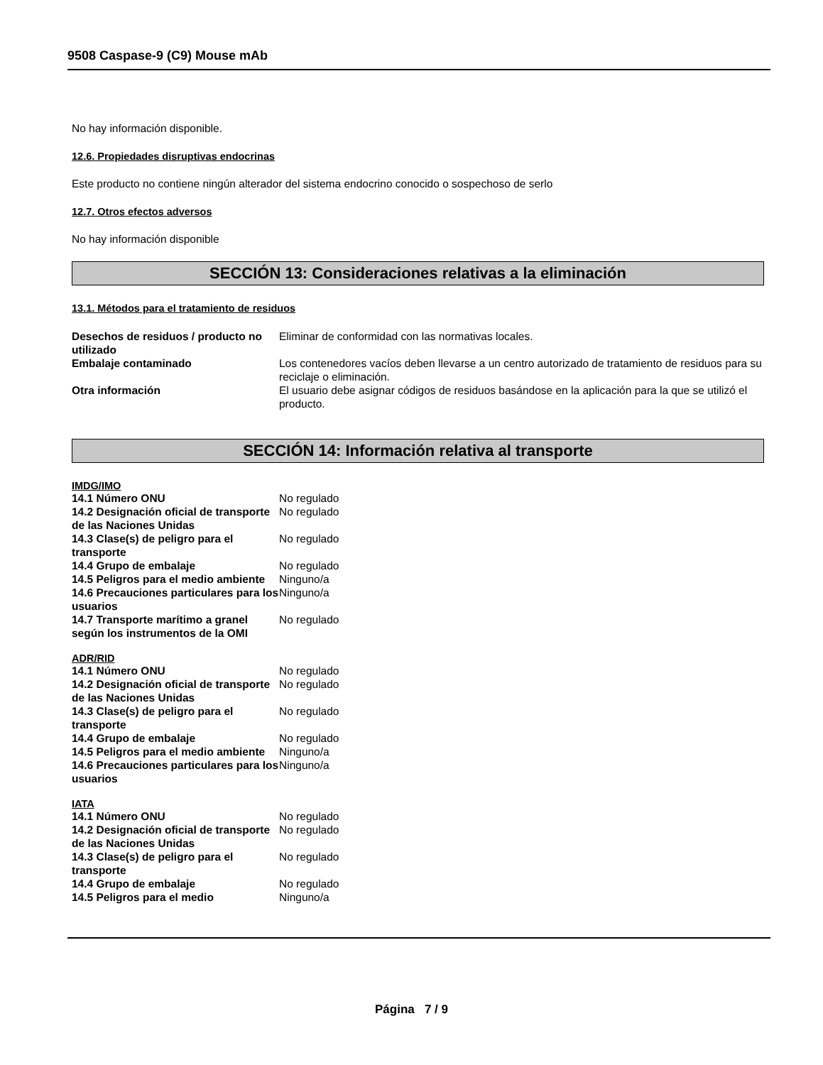9508 Caspase-9 (C9) Mouse mAb
No hay información disponible.
12.6. Propiedades disruptivas endocrinas
Este producto no contiene ningún alterador del sistema endocrino conocido o sospechoso de serlo
12.7. Otros efectos adversos
No hay información disponible
SECCIÓN 13: Consideraciones relativas a la eliminación
13.1. Métodos para el tratamiento de residuos
| Desechos de residuos / producto no utilizado | Eliminar de conformidad con las normativas locales. |
| Embalaje contaminado | Los contenedores vacíos deben llevarse a un centro autorizado de tratamiento de residuos para su reciclaje o eliminación. |
| Otra información | El usuario debe asignar códigos de residuos basándose en la aplicación para la que se utilizó el producto. |
SECCIÓN 14: Información relativa al transporte
IMDG/IMO
| 14.1 Número ONU | No regulado |
| 14.2 Designación oficial de transporte de las Naciones Unidas | No regulado |
| 14.3 Clase(s) de peligro para el transporte | No regulado |
| 14.4 Grupo de embalaje | No regulado |
| 14.5 Peligros para el medio ambiente | Ninguno/a |
| 14.6 Precauciones particulares para los usuarios | Ninguno/a |
| 14.7 Transporte marítimo a granel según los instrumentos de la OMI | No regulado |
ADR/RID
| 14.1 Número ONU | No regulado |
| 14.2 Designación oficial de transporte de las Naciones Unidas | No regulado |
| 14.3 Clase(s) de peligro para el transporte | No regulado |
| 14.4 Grupo de embalaje | No regulado |
| 14.5 Peligros para el medio ambiente | Ninguno/a |
| 14.6 Precauciones particulares para los usuarios | Ninguno/a |
IATA
| 14.1 Número ONU | No regulado |
| 14.2 Designación oficial de transporte de las Naciones Unidas | No regulado |
| 14.3 Clase(s) de peligro para el transporte | No regulado |
| 14.4 Grupo de embalaje | No regulado |
| 14.5 Peligros para el medio | Ninguno/a |
Página 7 / 9